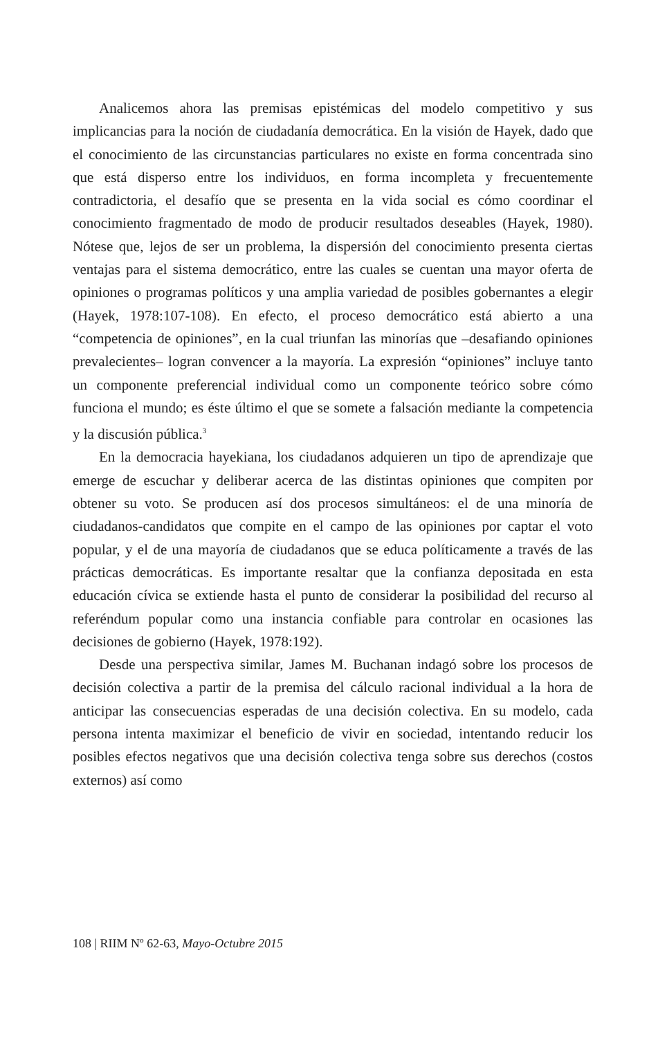Analicemos ahora las premisas epistémicas del modelo competitivo y sus implicancias para la noción de ciudadanía democrática. En la visión de Hayek, dado que el conocimiento de las circunstancias particulares no existe en forma concentrada sino que está disperso entre los individuos, en forma incompleta y frecuentemente contradictoria, el desafío que se presenta en la vida social es cómo coordinar el conocimiento fragmentado de modo de producir resultados deseables (Hayek, 1980). Nótese que, lejos de ser un problema, la dispersión del conocimiento presenta ciertas ventajas para el sistema democrático, entre las cuales se cuentan una mayor oferta de opiniones o programas políticos y una amplia variedad de posibles gobernantes a elegir (Hayek, 1978:107-108). En efecto, el proceso democrático está abierto a una “competencia de opiniones”, en la cual triunfan las minorías que –desafiando opiniones prevalecientes– logran convencer a la mayoría. La expresión “opiniones” incluye tanto un componente preferencial individual como un componente teórico sobre cómo funciona el mundo; es éste último el que se somete a falsación mediante la competencia y la discusión pública.<sup>3</sup>
En la democracia hayekiana, los ciudadanos adquieren un tipo de aprendizaje que emerge de escuchar y deliberar acerca de las distintas opiniones que compiten por obtener su voto. Se producen así dos procesos simultáneos: el de una minoría de ciudadanos-candidatos que compite en el campo de las opiniones por captar el voto popular, y el de una mayoría de ciudadanos que se educa políticamente a través de las prácticas democráticas. Es importante resaltar que la confianza depositada en esta educación cívica se extiende hasta el punto de considerar la posibilidad del recurso al referéndum popular como una instancia confiable para controlar en ocasiones las decisiones de gobierno (Hayek, 1978:192).
Desde una perspectiva similar, James M. Buchanan indagó sobre los procesos de decisión colectiva a partir de la premisa del cálculo racional individual a la hora de anticipar las consecuencias esperadas de una decisión colectiva. En su modelo, cada persona intenta maximizar el beneficio de vivir en sociedad, intentando reducir los posibles efectos negativos que una decisión colectiva tenga sobre sus derechos (costos externos) así como
108 | RIIM Nº 62-63, Mayo-Octubre 2015